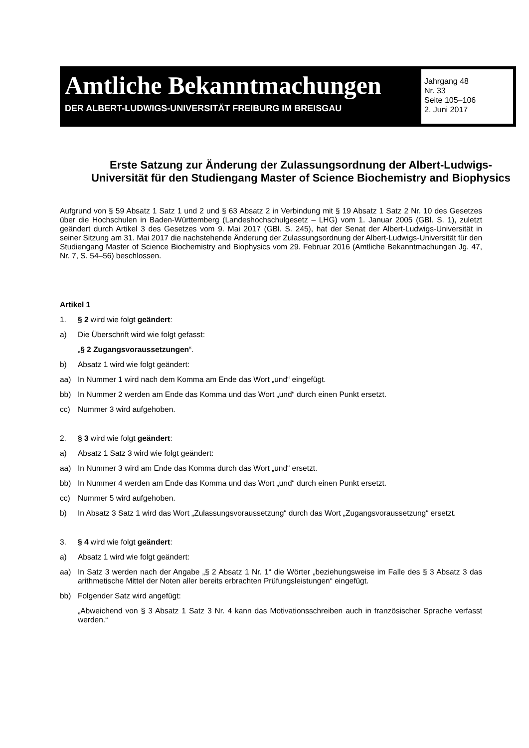Amtliche Bekanntmachungen
DER ALBERT-LUDWIGS-UNIVERSITÄT FREIBURG IM BREISGAU
Jahrgang 48
Nr. 33
Seite 105–106
2. Juni 2017
Erste Satzung zur Änderung der Zulassungsordnung der Albert-Ludwigs-Universität für den Studiengang Master of Science Biochemistry and Biophysics
Aufgrund von § 59 Absatz 1 Satz 1 und 2 und § 63 Absatz 2 in Verbindung mit § 19 Absatz 1 Satz 2 Nr. 10 des Gesetzes über die Hochschulen in Baden-Württemberg (Landeshochschulgesetz – LHG) vom 1. Januar 2005 (GBl. S. 1), zuletzt geändert durch Artikel 3 des Gesetzes vom 9. Mai 2017 (GBl. S. 245), hat der Senat der Albert-Ludwigs-Universität in seiner Sitzung am 31. Mai 2017 die nachstehende Änderung der Zulassungsordnung der Albert-Ludwigs-Universität für den Studiengang Master of Science Biochemistry and Biophysics vom 29. Februar 2016 (Amtliche Bekanntmachungen Jg. 47, Nr. 7, S. 54–56) beschlossen.
Artikel 1
1.
§ 2 wird wie folgt geändert:
a)
Die Überschrift wird wie folgt gefasst:
„§ 2 Zugangsvoraussetzungen“.
b)
Absatz 1 wird wie folgt geändert:
aa)
In Nummer 1 wird nach dem Komma am Ende das Wort „und“ eingefügt.
bb)
In Nummer 2 werden am Ende das Komma und das Wort „und“ durch einen Punkt ersetzt.
cc)
Nummer 3 wird aufgehoben.
2.
§ 3 wird wie folgt geändert:
a)
Absatz 1 Satz 3 wird wie folgt geändert:
aa)
In Nummer 3 wird am Ende das Komma durch das Wort „und“ ersetzt.
bb)
In Nummer 4 werden am Ende das Komma und das Wort „und“ durch einen Punkt ersetzt.
cc)
Nummer 5 wird aufgehoben.
b)
In Absatz 3 Satz 1 wird das Wort „Zulassungsvoraussetzung“ durch das Wort „Zugangsvoraussetzung“ ersetzt.
3.
§ 4 wird wie folgt geändert:
a)
Absatz 1 wird wie folgt geändert:
aa)
In Satz 3 werden nach der Angabe „§ 2 Absatz 1 Nr. 1“ die Wörter „beziehungsweise im Falle des § 3 Absatz 3 das arithmetische Mittel der Noten aller bereits erbrachten Prüfungsleistungen“ eingefügt.
bb)
Folgender Satz wird angefügt:
„Abweichend von § 3 Absatz 1 Satz 3 Nr. 4 kann das Motivationsschreiben auch in französischer Sprache verfasst werden.“